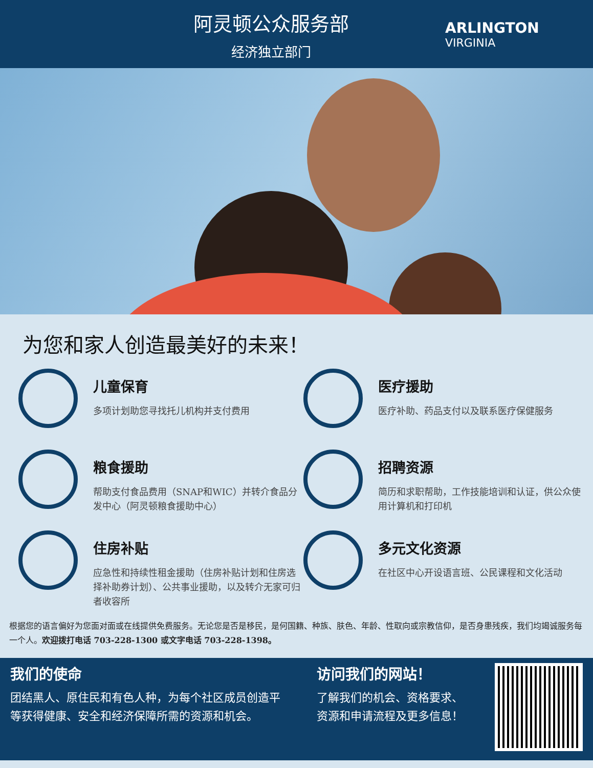阿灵顿公众服务部
经济独立部门
ARLINGTON
VIRGINIA
为您和家人创造最美好的未来！
儿童保育
多项计划助您寻找托儿机构并支付费用
医疗援助
医疗补助、药品支付以及联系医疗保健服务
粮食援助
帮助支付食品费用（SNAP和WIC）并转介食品分发中心（阿灵顿粮食援助中心）
招聘资源
简历和求职帮助，工作技能培训和认证，供公众使用计算机和打印机
住房补贴
应急性和持续性租金援助（住房补贴计划和住房选择补助券计划）、公共事业援助，以及转介无家可归者收容所
多元文化资源
在社区中心开设语言班、公民课程和文化活动
根据您的语言偏好为您面对面或在线提供免费服务。无论您是否是移民，是何国籍、种族、肤色、年龄、性取向或宗教信仰，是否身患残疾，我们均竭诚服务每一个人。欢迎拨打电话 703-228-1300 或文字电话 703-228-1398。
我们的使命
团结黑人、原住民和有色人种，为每个社区成员创造平等获得健康、安全和经济保障所需的资源和机会。
访问我们的网站！
了解我们的机会、资格要求、资源和申请流程及更多信息！